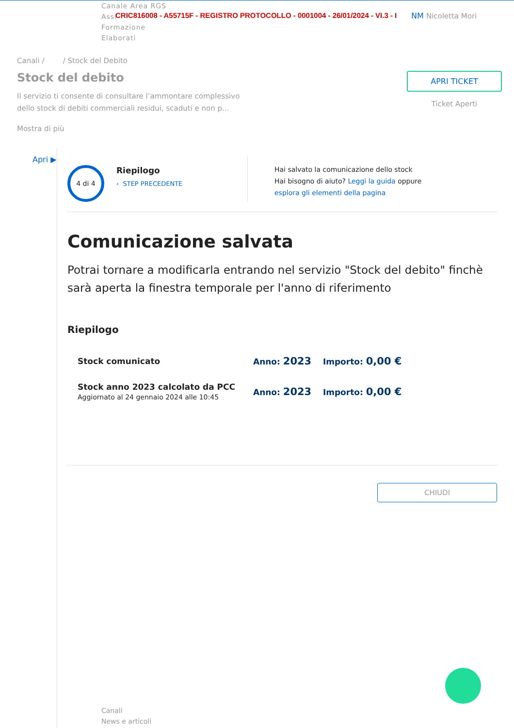Canale Area RGS
Assi
Formazione
Elaborati
CRIC816008 - A55715F - REGISTRO PROTOCOLLO - 0001004 - 26/01/2024 - VI.3 - I
NM Nicoletta Mori
Canali / / Stock del Debito
Stock del debito
Il servizio ti consente di consultare l’ammontare complessivo
dello stock di debiti commerciali residui, scaduti e non p...
Mostra di più
APRI TICKET
Ticket Aperti
Apri ▶
4 di 4
Riepilogo
‹ STEP PRECEDENTE
Hai salvato la comunicazione dello stock
Hai bisogno di aiuto? Leggi la guida oppure
esplora gli elementi della pagina
Comunicazione salvata
Potrai tornare a modificarla entrando nel servizio "Stock del debito" finchè sarà aperta la finestra temporale per l'anno di riferimento
Riepilogo
| Stock comunicato | Anno: 2023 Importo: 0,00 € |
| Stock anno 2023 calcolato da PCC Aggiornato al 24 gennaio 2024 alle 10:45 | Anno: 2023 Importo: 0,00 € |
CHIUDI
Canali
News e articoli